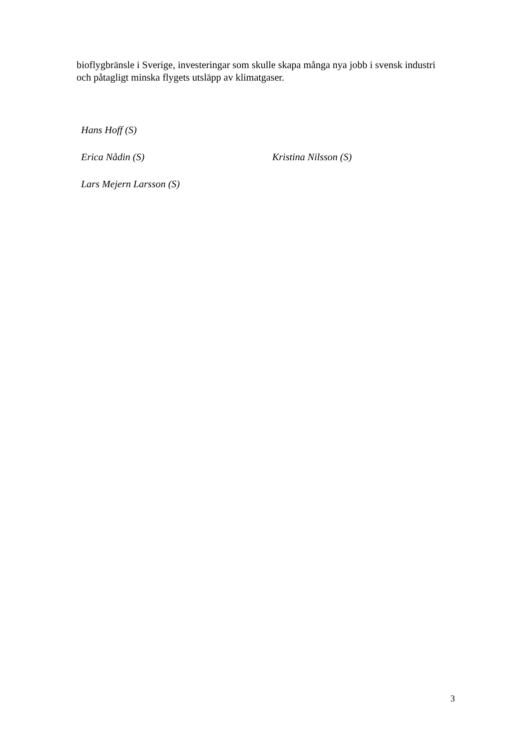bioflygbränsle i Sverige, investeringar som skulle skapa många nya jobb i svensk industri och påtagligt minska flygets utsläpp av klimatgaser.
Hans Hoff (S)
Erica Nådin (S) Kristina Nilsson (S)
Lars Mejern Larsson (S)
3